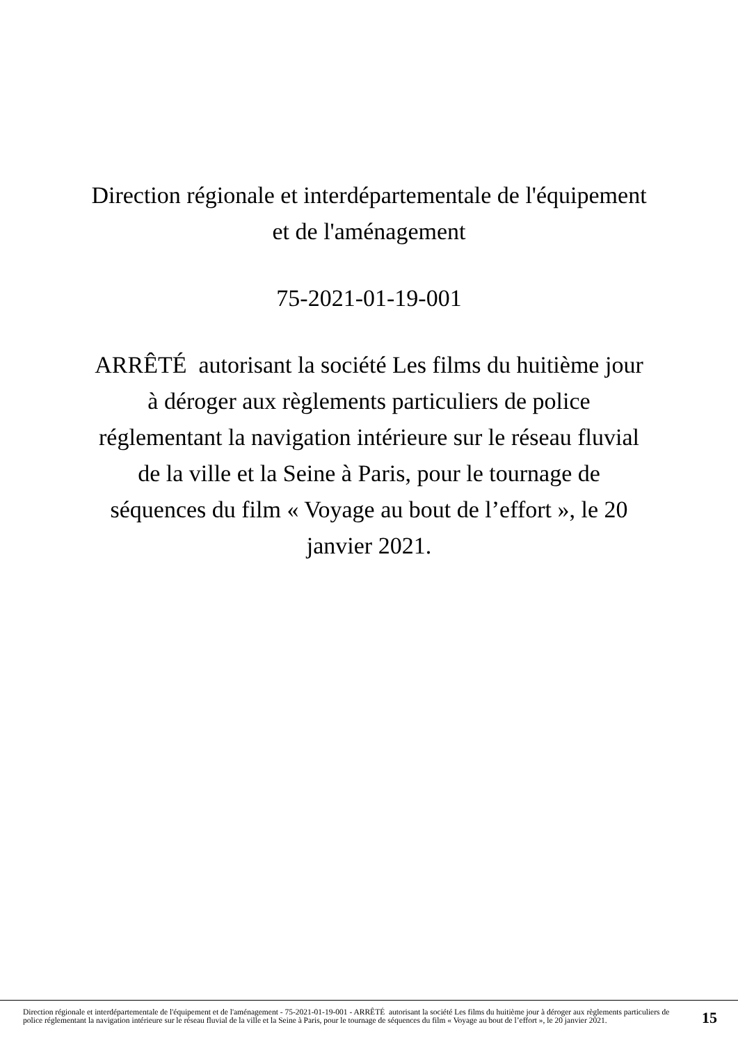Direction régionale et interdépartementale de l'équipement
et de l'aménagement
75-2021-01-19-001
ARRÊTÉ autorisant la société Les films du huitième jour
à déroger aux règlements particuliers de police
réglementant la navigation intérieure sur le réseau fluvial
de la ville et la Seine à Paris, pour le tournage de
séquences du film « Voyage au bout de l’effort », le 20
janvier 2021.
Direction régionale et interdépartementale de l'équipement et de l'aménagement - 75-2021-01-19-001 - ARRÊTÉ autorisant la société Les films du huitième jour à déroger aux règlements particuliers de police réglementant la navigation intérieure sur le réseau fluvial de la ville et la Seine à Paris, pour le tournage de séquences du film « Voyage au bout de l’effort », le 20 janvier 2021.
15